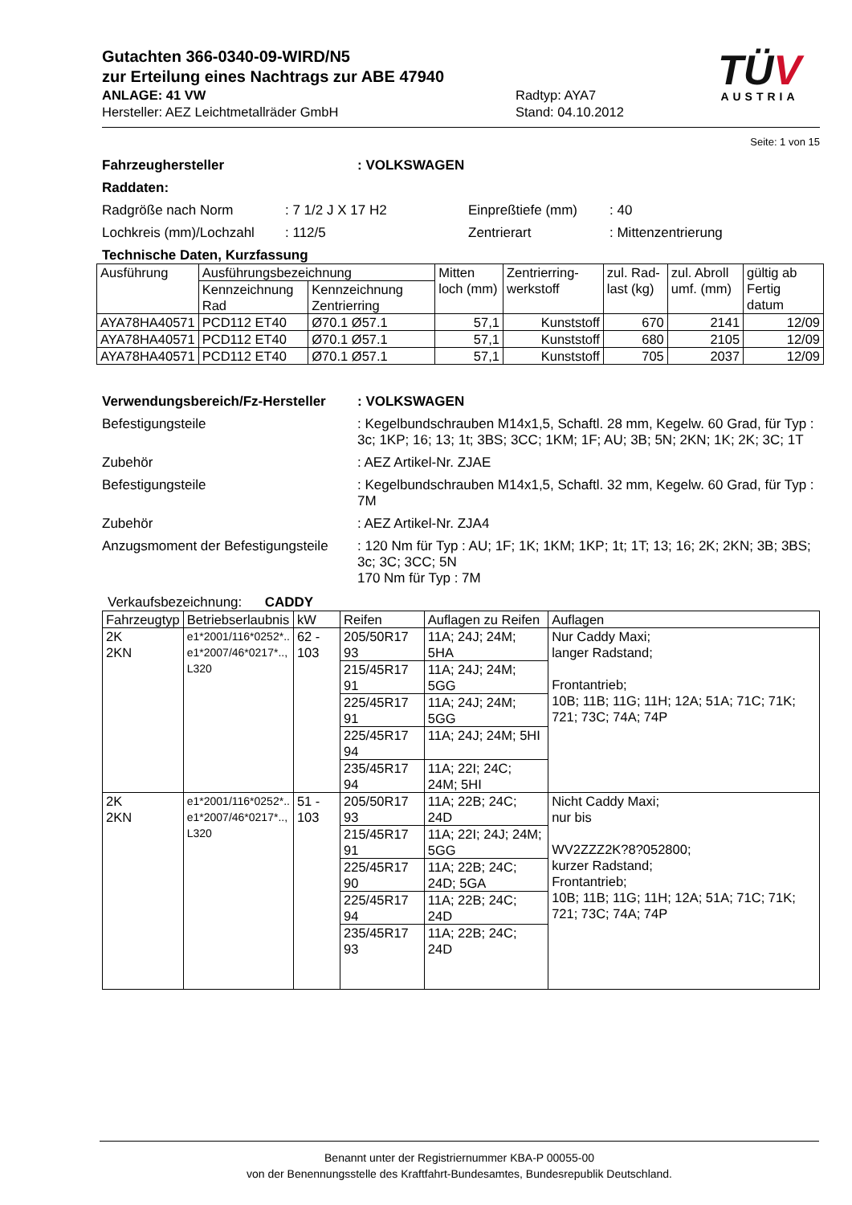Gutachten 366-0340-09-WIRD/N5
zur Erteilung eines Nachtrags zur ABE 47940
ANLAGE: 41 VW Radtyp: AYA7
Hersteller: AEZ Leichtmetallräder GmbH Stand: 04.10.2012
TÜV
AUSTRIA
Seite: 1 von 15
Fahrzeughersteller: VOLKSWAGEN
Raddaten:
Radgröße nach Norm: 7 1/2 J X 17 H2 Einpreßtiefe (mm): 40
Lochkreis (mm)/Lochzahl: 112/5 Zentrierart: Mittenzentrierung
Technische Daten, Kurzfassung
| Ausführung | Ausführungsbezeichnung | | Mitten loch (mm) | Zentrierring-werkstoff | zul. Rad-last (kg) | zul. Abroll umf. (mm) | gültig ab Fertig datum |
| --- | --- | --- | --- | --- | --- | --- | --- |
| | Kennzeichnung Rad | Kennzeichnung Zentrierring | | | | | |
| AYA78HA40571 | PCD112 ET40 | Ø70.1 Ø57.1 | 57,1 | Kunststoff | 670 | 2141 | 12/09 |
| AYA78HA40571 | PCD112 ET40 | Ø70.1 Ø57.1 | 57,1 | Kunststoff | 680 | 2105 | 12/09 |
| AYA78HA40571 | PCD112 ET40 | Ø70.1 Ø57.1 | 57,1 | Kunststoff | 705 | 2037 | 12/09 |
Verwendungsbereich/Fz-Hersteller: VOLKSWAGEN
Befestigungsteile: Kegelbundschrauben M14x1,5, Schaftl. 28 mm, Kegelw. 60 Grad, für Typ : 3c; 1KP; 16; 13; 1t; 3BS; 3CC; 1KM; 1F; AU; 3B; 5N; 2KN; 1K; 2K; 3C; 1T
Zubehör: AEZ Artikel-Nr. ZJAE
Befestigungsteile: Kegelbundschrauben M14x1,5, Schaftl. 32 mm, Kegelw. 60 Grad, für Typ : 7M
Zubehör: AEZ Artikel-Nr. ZJA4
Anzugsmoment der Befestigungsteile: 120 Nm für Typ : AU; 1F; 1K; 1KM; 1KP; 1t; 1T; 13; 16; 2K; 2KN; 3B; 3BS; 3c; 3C; 3CC; 5N
170 Nm für Typ : 7M
Verkaufsbezeichnung: CADDY
| Fahrzeugtyp | Betriebserlaubnis | kW | Reifen | Auflagen zu Reifen | Auflagen |
| --- | --- | --- | --- | --- | --- |
| 2K 2KN | e1*2001/116*0252*.. e1*2007/46*0217*.., L320 | 62 - 103 | 205/50R17 93 | 11A; 24J; 24M; 5HA | Nur Caddy Maxi; langer Radstand; Frontantrieb; 10B; 11B; 11G; 11H; 12A; 51A; 71C; 71K; 721; 73C; 74A; 74P |
| | | | 215/45R17 91 | 11A; 24J; 24M; 5GG | |
| | | | 225/45R17 91 | 11A; 24J; 24M; 5GG | |
| | | | 225/45R17 94 | 11A; 24J; 24M; 5HI | |
| | | | 235/45R17 94 | 11A; 22I; 24C; 24M; 5HI | |
| 2K 2KN | e1*2001/116*0252*.. e1*2007/46*0217*.., L320 | 51 - 103 | 205/50R17 93 | 11A; 22B; 24C; 24D | Nicht Caddy Maxi; nur bis WV2ZZZ2K?8?052800; kurzer Radstand; Frontantrieb; 10B; 11B; 11G; 11H; 12A; 51A; 71C; 71K; 721; 73C; 74A; 74P |
| | | | 215/45R17 91 | 11A; 22I; 24J; 24M; 5GG | |
| | | | 225/45R17 90 | 11A; 22B; 24C; 24D; 5GA | |
| | | | 225/45R17 94 | 11A; 22B; 24C; 24D | |
| | | | 235/45R17 93 | 11A; 22B; 24C; 24D | |
Benannt unter der Registriernummer KBA-P 00055-00
von der Benennungsstelle des Kraftfahrt-Bundesamtes, Bundesrepublik Deutschland.